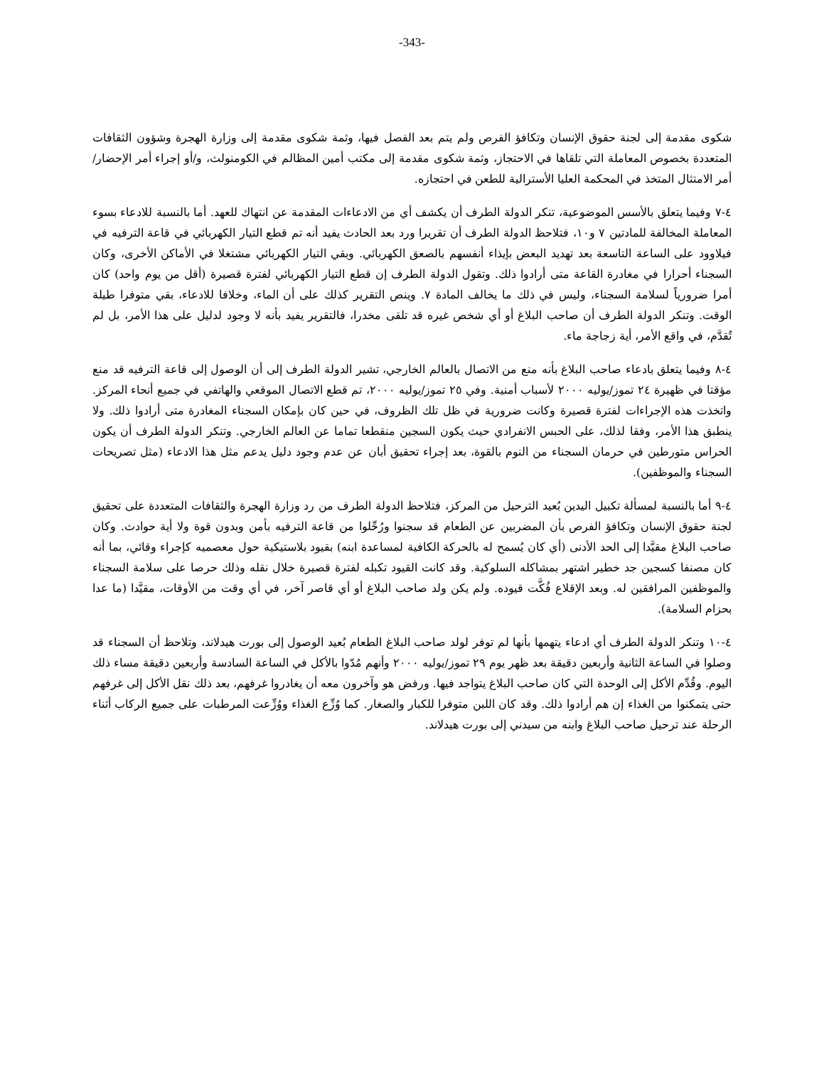-343-
شكوى مقدمة إلى لجنة حقوق الإنسان وتكافؤ الفرص ولم يتم بعد الفصل فيها، وثمة شكوى مقدمة إلى وزارة الهجرة وشؤون الثقافات المتعددة بخصوص المعاملة التي تلقاها في الاحتجاز، وثمة شكوى مقدمة إلى مكتب أمين المظالم في الكومنولث، و/أو إجراء أمر الإحضار/أمر الامتثال المتخذ في المحكمة العليا الأسترالية للطعن في احتجازه.
٤-٧ وفيما يتعلق بالأسس الموضوعية، تنكر الدولة الطرف أن يكشف أي من الادعاءات المقدمة عن انتهاك للعهد. أما بالنسبة للادعاء بسوء المعاملة المخالفة للمادتين ٧ و١٠، فتلاحظ الدولة الطرف أن تقريرا ورد بعد الحادث يفيد أنه تم قطع التيار الكهربائي في قاعة الترفيه في فيلاوود على الساعة التاسعة بعد تهديد البعض بإيذاء أنفسهم بالصعق الكهربائي. وبقي التيار الكهربائي مشتغلا في الأماكن الأخرى، وكان السجناء أحرارا في مغادرة القاعة متى أرادوا ذلك. وتقول الدولة الطرف إن قطع التيار الكهربائي لفترة قصيرة (أقل من يوم واحد) كان أمرا ضرورياً لسلامة السجناء، وليس في ذلك ما يخالف المادة ٧. وينص التقرير كذلك على أن الماء، وخلافا للادعاء، بقي متوفرا طيلة الوقت. وتنكر الدولة الطرف أن صاحب البلاغ أو أي شخص غيره قد تلقى مخدرا، فالتقرير يفيد بأنه لا وجود لدليل على هذا الأمر، بل لم تُقدَّم، في واقع الأمر، أية زجاجة ماء.
٤-٨ وفيما يتعلق بادعاء صاحب البلاغ بأنه منع من الاتصال بالعالم الخارجي، تشير الدولة الطرف إلى أن الوصول إلى قاعة الترفيه قد منع مؤقتا في ظهيرة ٢٤ تموز/يوليه ٢٠٠٠ لأسباب أمنية. وفي ٢٥ تموز/يوليه ٢٠٠٠، تم قطع الاتصال الموقعي والهاتفي في جميع أنحاء المركز. واتخذت هذه الإجراءات لفترة قصيرة وكانت ضرورية في ظل تلك الظروف، في حين كان بإمكان السجناء المغادرة متى أرادوا ذلك. ولا ينطبق هذا الأمر، وفقا لذلك، على الحبس الانفرادي حيث يكون السجين منقطعا تماما عن العالم الخارجي. وتنكر الدولة الطرف أن يكون الحراس متورطين في حرمان السجناء من النوم بالقوة، بعد إجراء تحقيق أبان عن عدم وجود دليل يدعم مثل هذا الادعاء (مثل تصريحات السجناء والموظفين).
٤-٩ أما بالنسبة لمسألة تكبيل اليدين بُعيد الترحيل من المركز، فتلاحظ الدولة الطرف من رد وزارة الهجرة والثقافات المتعددة على تحقيق لجنة حقوق الإنسان وتكافؤ الفرص بأن المضربين عن الطعام قد سجنوا ورُحِّلوا من قاعة الترفيه بأمن وبدون قوة ولا أية حوادث. وكان صاحب البلاغ مقيَّدا إلى الحد الأدنى (أي كان يُسمح له بالحركة الكافية لمساعدة ابنه) بقيود بلاستيكية حول معصميه كإجراء وقائي، بما أنه كان مصنفا كسجين جد خطير اشتهر بمشاكله السلوكية. وقد كانت القيود تكبله لفترة قصيرة خلال نقله وذلك حرصا على سلامة السجناء والموظفين المرافقين له. وبعد الإقلاع فُكَّت قيوده. ولم يكن ولد صاحب البلاغ أو أي قاصر آخر، في أي وقت من الأوقات، مقيَّدا (ما عدا بحزام السلامة).
٤-١٠ وتنكر الدولة الطرف أي ادعاء يتهمها بأنها لم توفر لولد صاحب البلاغ الطعام بُعيد الوصول إلى بورت هيدلاند، وتلاحظ أن السجناء قد وصلوا في الساعة الثانية وأربعين دقيقة بعد ظهر يوم ٢٩ تموز/يوليه ٢٠٠٠ وأنهم مُدّوا بالأكل في الساعة السادسة وأربعين دقيقة مساء ذلك اليوم. وقُدِّم الأكل إلى الوحدة التي كان صاحب البلاغ يتواجد فيها. ورفض هو وآخرون معه أن يغادروا غرفهم، بعد ذلك نقل الأكل إلى غرفهم حتى يتمكنوا من الغذاء إن هم أرادوا ذلك. وقد كان اللبن متوفرا للكبار والصغار. كما وُزِّع الغذاء ووُزِّعت المرطبات على جميع الركاب أثناء الرحلة عند ترحيل صاحب البلاغ وابنه من سيدني إلى بورت هيدلاند.